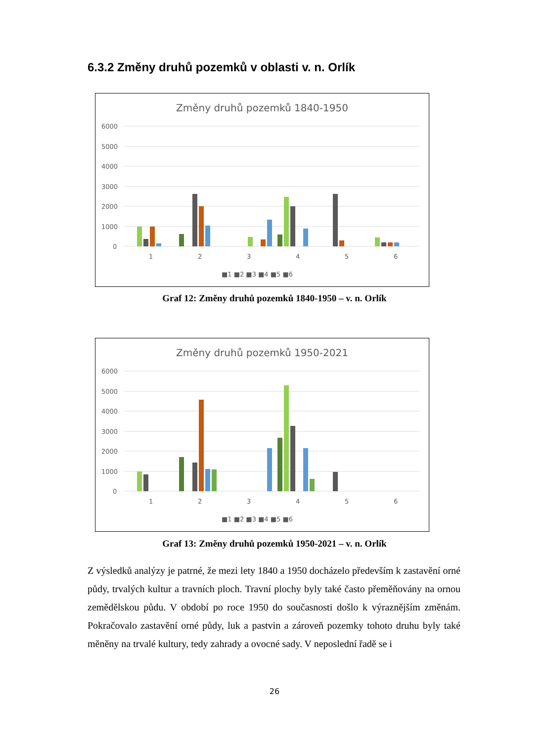6.3.2 Změny druhů pozemků v oblasti v. n. Orlík
Změny druhů pozemků 1840-1950
6000
5000
4000
3000
2000
1000
0
1
2
3
4
5
6
■1 ■2 ■3 ■4 ■5 ■6
Graf 12: Změny druhů pozemků 1840-1950 – v. n. Orlík
Změny druhů pozemků 1950-2021
6000
5000
4000
3000
2000
1000
0
1
2
3
4
5
6
■1 ■2 ■3 ■4 ■5 ■6
Graf 13: Změny druhů pozemků 1950-2021 – v. n. Orlík
Z výsledků analýzy je patrné, že mezi lety 1840 a 1950 docházelo především k zastavění orné půdy, trvalých kultur a travních ploch. Travní plochy byly také často přeměňovány na ornou zemědělskou půdu. V období po roce 1950 do současnosti došlo k výraznějším změnám. Pokračovalo zastavění orné půdy, luk a pastvin a zároveň pozemky tohoto druhu byly také měněny na trvalé kultury, tedy zahrady a ovocné sady. V neposlední řadě se i
26